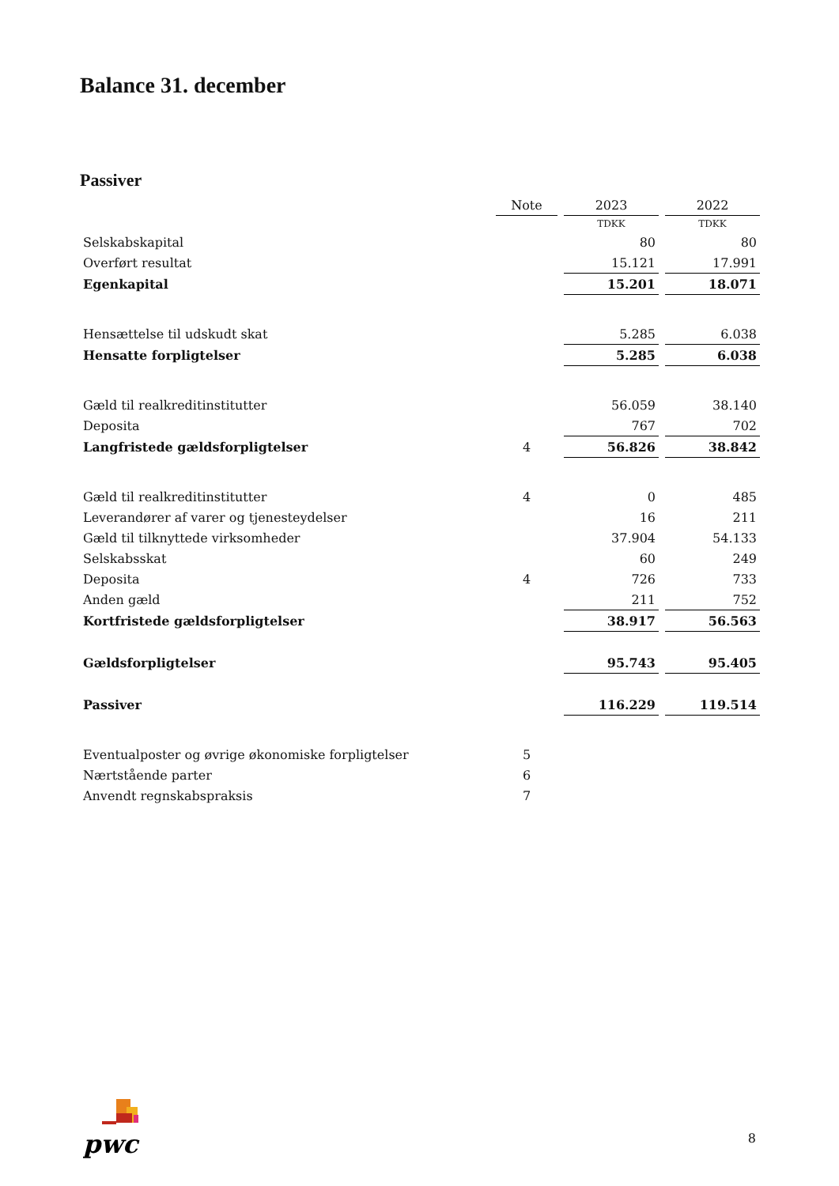Balance 31. december
Passiver
| | Note | 2023 | 2022 |
| | | TDKK | TDKK |
| Selskabskapital | | 80 | 80 |
| Overført resultat | | 15.121 | 17.991 |
| Egenkapital | | 15.201 | 18.071 |
| Hensættelse til udskudt skat | | 5.285 | 6.038 |
| Hensatte forpligtelser | | 5.285 | 6.038 |
| Gæld til realkreditinstitutter | | 56.059 | 38.140 |
| Deposita | | 767 | 702 |
| Langfristede gældsforpligtelser | 4 | 56.826 | 38.842 |
| Gæld til realkreditinstitutter | 4 | 0 | 485 |
| Leverandører af varer og tjenesteydelser | | 16 | 211 |
| Gæld til tilknyttede virksomheder | | 37.904 | 54.133 |
| Selskabsskat | | 60 | 249 |
| Deposita | 4 | 726 | 733 |
| Anden gæld | | 211 | 752 |
| Kortfristede gældsforpligtelser | | 38.917 | 56.563 |
| Gældsforpligtelser | | 95.743 | 95.405 |
| Passiver | | 116.229 | 119.514 |
| Eventualposter og øvrige økonomiske forpligtelser | 5 | | |
| Nærtstående parter | 6 | | |
| Anvendt regnskabspraksis | 7 | | |
pwc
8